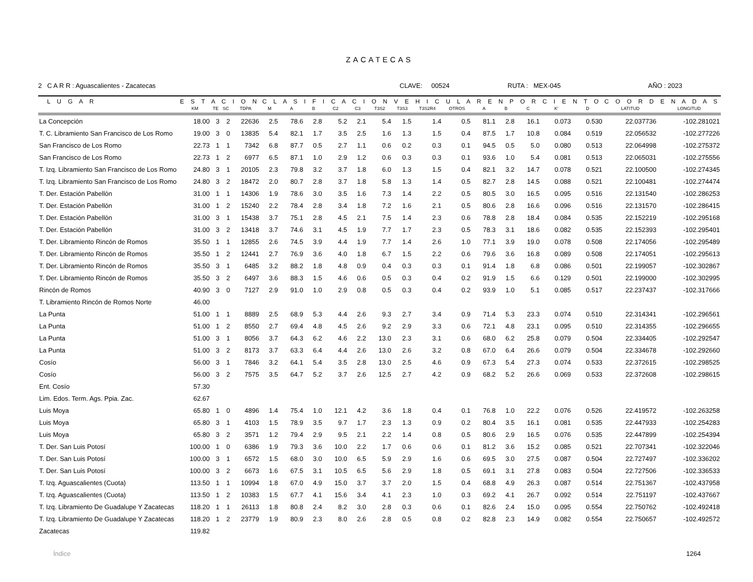ZACATECAS
2 C A R R : Aguascalientes - Zacatecas CLAVE: 00524 RUTA : MEX-045 AÑO : 2023
| L U G A R | E S T A C I O N | | | | C L A S I F I C A C I O N V E H I C U L A R E N P O R C I E N T O | | | | | | | | | | | | | | C O O R D E N A D A S | |
| --- | --- | --- | --- | --- | --- | --- | --- | --- | --- | --- | --- | --- | --- | --- | --- | --- | --- | --- | --- | --- |
| | KM | TE | SC | TDPA | M | A | B | C2 | C3 | T3S2 | T3S3 | T3S2R4 | OTROS | A | B | C | K' | D | LATITUD | LONGITUD |
| La Concepción | 18.00 | 3 | 2 | 22636 | 2.5 | 78.6 | 2.8 | 5.2 | 2.1 | 5.4 | 1.5 | 1.4 | 0.5 | 81.1 | 2.8 | 16.1 | 0.073 | 0.530 | 22.037736 | -102.281021 |
| T. C. Libramiento San Francisco de Los Romo | 19.00 | 3 | 0 | 13835 | 5.4 | 82.1 | 1.7 | 3.5 | 2.5 | 1.6 | 1.3 | 1.5 | 0.4 | 87.5 | 1.7 | 10.8 | 0.084 | 0.519 | 22.056532 | -102.277226 |
| San Francisco de Los Romo | 22.73 | 1 | 1 | 7342 | 6.8 | 87.7 | 0.5 | 2.7 | 1.1 | 0.6 | 0.2 | 0.3 | 0.1 | 94.5 | 0.5 | 5.0 | 0.080 | 0.513 | 22.064998 | -102.275372 |
| San Francisco de Los Romo | 22.73 | 1 | 2 | 6977 | 6.5 | 87.1 | 1.0 | 2.9 | 1.2 | 0.6 | 0.3 | 0.3 | 0.1 | 93.6 | 1.0 | 5.4 | 0.081 | 0.513 | 22.065031 | -102.275556 |
| T. Izq. Libramiento San Francisco de Los Romo | 24.80 | 3 | 1 | 20105 | 2.3 | 79.8 | 3.2 | 3.7 | 1.8 | 6.0 | 1.3 | 1.5 | 0.4 | 82.1 | 3.2 | 14.7 | 0.078 | 0.521 | 22.100500 | -102.274345 |
| T. Izq. Libramiento San Francisco de Los Romo | 24.80 | 3 | 2 | 18472 | 2.0 | 80.7 | 2.8 | 3.7 | 1.8 | 5.8 | 1.3 | 1.4 | 0.5 | 82.7 | 2.8 | 14.5 | 0.088 | 0.521 | 22.100481 | -102.274474 |
| T. Der. Estación Pabellón | 31.00 | 1 | 1 | 14306 | 1.9 | 78.6 | 3.0 | 3.5 | 1.6 | 7.3 | 1.4 | 2.2 | 0.5 | 80.5 | 3.0 | 16.5 | 0.095 | 0.516 | 22.131540 | -102.286253 |
| T. Der. Estación Pabellón | 31.00 | 1 | 2 | 15240 | 2.2 | 78.4 | 2.8 | 3.4 | 1.8 | 7.2 | 1.6 | 2.1 | 0.5 | 80.6 | 2.8 | 16.6 | 0.096 | 0.516 | 22.131570 | -102.286415 |
| T. Der. Estación Pabellón | 31.00 | 3 | 1 | 15438 | 3.7 | 75.1 | 2.8 | 4.5 | 2.1 | 7.5 | 1.4 | 2.3 | 0.6 | 78.8 | 2.8 | 18.4 | 0.084 | 0.535 | 22.152219 | -102.295168 |
| T. Der. Estación Pabellón | 31.00 | 3 | 2 | 13418 | 3.7 | 74.6 | 3.1 | 4.5 | 1.9 | 7.7 | 1.7 | 2.3 | 0.5 | 78.3 | 3.1 | 18.6 | 0.082 | 0.535 | 22.152393 | -102.295401 |
| T. Der. Libramiento Rincón de Romos | 35.50 | 1 | 1 | 12855 | 2.6 | 74.5 | 3.9 | 4.4 | 1.9 | 7.7 | 1.4 | 2.6 | 1.0 | 77.1 | 3.9 | 19.0 | 0.078 | 0.508 | 22.174056 | -102.295489 |
| T. Der. Libramiento Rincón de Romos | 35.50 | 1 | 2 | 12441 | 2.7 | 76.9 | 3.6 | 4.0 | 1.8 | 6.7 | 1.5 | 2.2 | 0.6 | 79.6 | 3.6 | 16.8 | 0.089 | 0.508 | 22.174051 | -102.295613 |
| T. Der. Libramiento Rincón de Romos | 35.50 | 3 | 1 | 6485 | 3.2 | 88.2 | 1.8 | 4.8 | 0.9 | 0.4 | 0.3 | 0.3 | 0.1 | 91.4 | 1.8 | 6.8 | 0.086 | 0.501 | 22.199057 | -102.302867 |
| T. Der. Libramiento Rincón de Romos | 35.50 | 3 | 2 | 6497 | 3.6 | 88.3 | 1.5 | 4.6 | 0.6 | 0.5 | 0.3 | 0.4 | 0.2 | 91.9 | 1.5 | 6.6 | 0.129 | 0.501 | 22.199000 | -102.302995 |
| Rincón de Romos | 40.90 | 3 | 0 | 7127 | 2.9 | 91.0 | 1.0 | 2.9 | 0.8 | 0.5 | 0.3 | 0.4 | 0.2 | 93.9 | 1.0 | 5.1 | 0.085 | 0.517 | 22.237437 | -102.317666 |
| T. Libramiento Rincón de Romos Norte | 46.00 | | | | | | | | | | | | | | | | | | | |
| La Punta | 51.00 | 1 | 1 | 8889 | 2.5 | 68.9 | 5.3 | 4.4 | 2.6 | 9.3 | 2.7 | 3.4 | 0.9 | 71.4 | 5.3 | 23.3 | 0.074 | 0.510 | 22.314341 | -102.296561 |
| La Punta | 51.00 | 1 | 2 | 8550 | 2.7 | 69.4 | 4.8 | 4.5 | 2.6 | 9.2 | 2.9 | 3.3 | 0.6 | 72.1 | 4.8 | 23.1 | 0.095 | 0.510 | 22.314355 | -102.296655 |
| La Punta | 51.00 | 3 | 1 | 8056 | 3.7 | 64.3 | 6.2 | 4.6 | 2.2 | 13.0 | 2.3 | 3.1 | 0.6 | 68.0 | 6.2 | 25.8 | 0.079 | 0.504 | 22.334405 | -102.292547 |
| La Punta | 51.00 | 3 | 2 | 8173 | 3.7 | 63.3 | 6.4 | 4.4 | 2.6 | 13.0 | 2.6 | 3.2 | 0.8 | 67.0 | 6.4 | 26.6 | 0.079 | 0.504 | 22.334678 | -102.292660 |
| Cosío | 56.00 | 3 | 1 | 7846 | 3.2 | 64.1 | 5.4 | 3.5 | 2.8 | 13.0 | 2.5 | 4.6 | 0.9 | 67.3 | 5.4 | 27.3 | 0.074 | 0.533 | 22.372615 | -102.298525 |
| Cosío | 56.00 | 3 | 2 | 7575 | 3.5 | 64.7 | 5.2 | 3.7 | 2.6 | 12.5 | 2.7 | 4.2 | 0.9 | 68.2 | 5.2 | 26.6 | 0.069 | 0.533 | 22.372608 | -102.298615 |
| Ent. Cosío | 57.30 | | | | | | | | | | | | | | | | | | | |
| Lim. Edos. Term. Ags. Ppia. Zac. | 62.67 | | | | | | | | | | | | | | | | | | | |
| Luis Moya | 65.80 | 1 | 0 | 4896 | 1.4 | 75.4 | 1.0 | 12.1 | 4.2 | 3.6 | 1.8 | 0.4 | 0.1 | 76.8 | 1.0 | 22.2 | 0.076 | 0.526 | 22.419572 | -102.263258 |
| Luis Moya | 65.80 | 3 | 1 | 4103 | 1.5 | 78.9 | 3.5 | 9.7 | 1.7 | 2.3 | 1.3 | 0.9 | 0.2 | 80.4 | 3.5 | 16.1 | 0.081 | 0.535 | 22.447933 | -102.254283 |
| Luis Moya | 65.80 | 3 | 2 | 3571 | 1.2 | 79.4 | 2.9 | 9.5 | 2.1 | 2.2 | 1.4 | 0.8 | 0.5 | 80.6 | 2.9 | 16.5 | 0.076 | 0.535 | 22.447899 | -102.254394 |
| T. Der. San Luis Potosí | 100.00 | 1 | 0 | 6386 | 1.9 | 79.3 | 3.6 | 10.0 | 2.2 | 1.7 | 0.6 | 0.6 | 0.1 | 81.2 | 3.6 | 15.2 | 0.085 | 0.521 | 22.707341 | -102.322046 |
| T. Der. San Luis Potosí | 100.00 | 3 | 1 | 6572 | 1.5 | 68.0 | 3.0 | 10.0 | 6.5 | 5.9 | 2.9 | 1.6 | 0.6 | 69.5 | 3.0 | 27.5 | 0.087 | 0.504 | 22.727497 | -102.336202 |
| T. Der. San Luis Potosí | 100.00 | 3 | 2 | 6673 | 1.6 | 67.5 | 3.1 | 10.5 | 6.5 | 5.6 | 2.9 | 1.8 | 0.5 | 69.1 | 3.1 | 27.8 | 0.083 | 0.504 | 22.727506 | -102.336533 |
| T. Izq. Aguascalientes (Cuota) | 113.50 | 1 | 1 | 10994 | 1.8 | 67.0 | 4.9 | 15.0 | 3.7 | 3.7 | 2.0 | 1.5 | 0.4 | 68.8 | 4.9 | 26.3 | 0.087 | 0.514 | 22.751367 | -102.437958 |
| T. Izq. Aguascalientes (Cuota) | 113.50 | 1 | 2 | 10383 | 1.5 | 67.7 | 4.1 | 15.6 | 3.4 | 4.1 | 2.3 | 1.0 | 0.3 | 69.2 | 4.1 | 26.7 | 0.092 | 0.514 | 22.751197 | -102.437667 |
| T. Izq. Libramiento De Guadalupe Y Zacatecas | 118.20 | 1 | 1 | 26113 | 1.8 | 80.8 | 2.4 | 8.2 | 3.0 | 2.8 | 0.3 | 0.6 | 0.1 | 82.6 | 2.4 | 15.0 | 0.095 | 0.554 | 22.750762 | -102.492418 |
| T. Izq. Libramiento De Guadalupe Y Zacatecas | 118.20 | 1 | 2 | 23779 | 1.9 | 80.9 | 2.3 | 8.0 | 2.6 | 2.8 | 0.5 | 0.8 | 0.2 | 82.8 | 2.3 | 14.9 | 0.082 | 0.554 | 22.750657 | -102.492572 |
| Zacatecas | 119.82 | | | | | | | | | | | | | | | | | | | |
Índice 1264